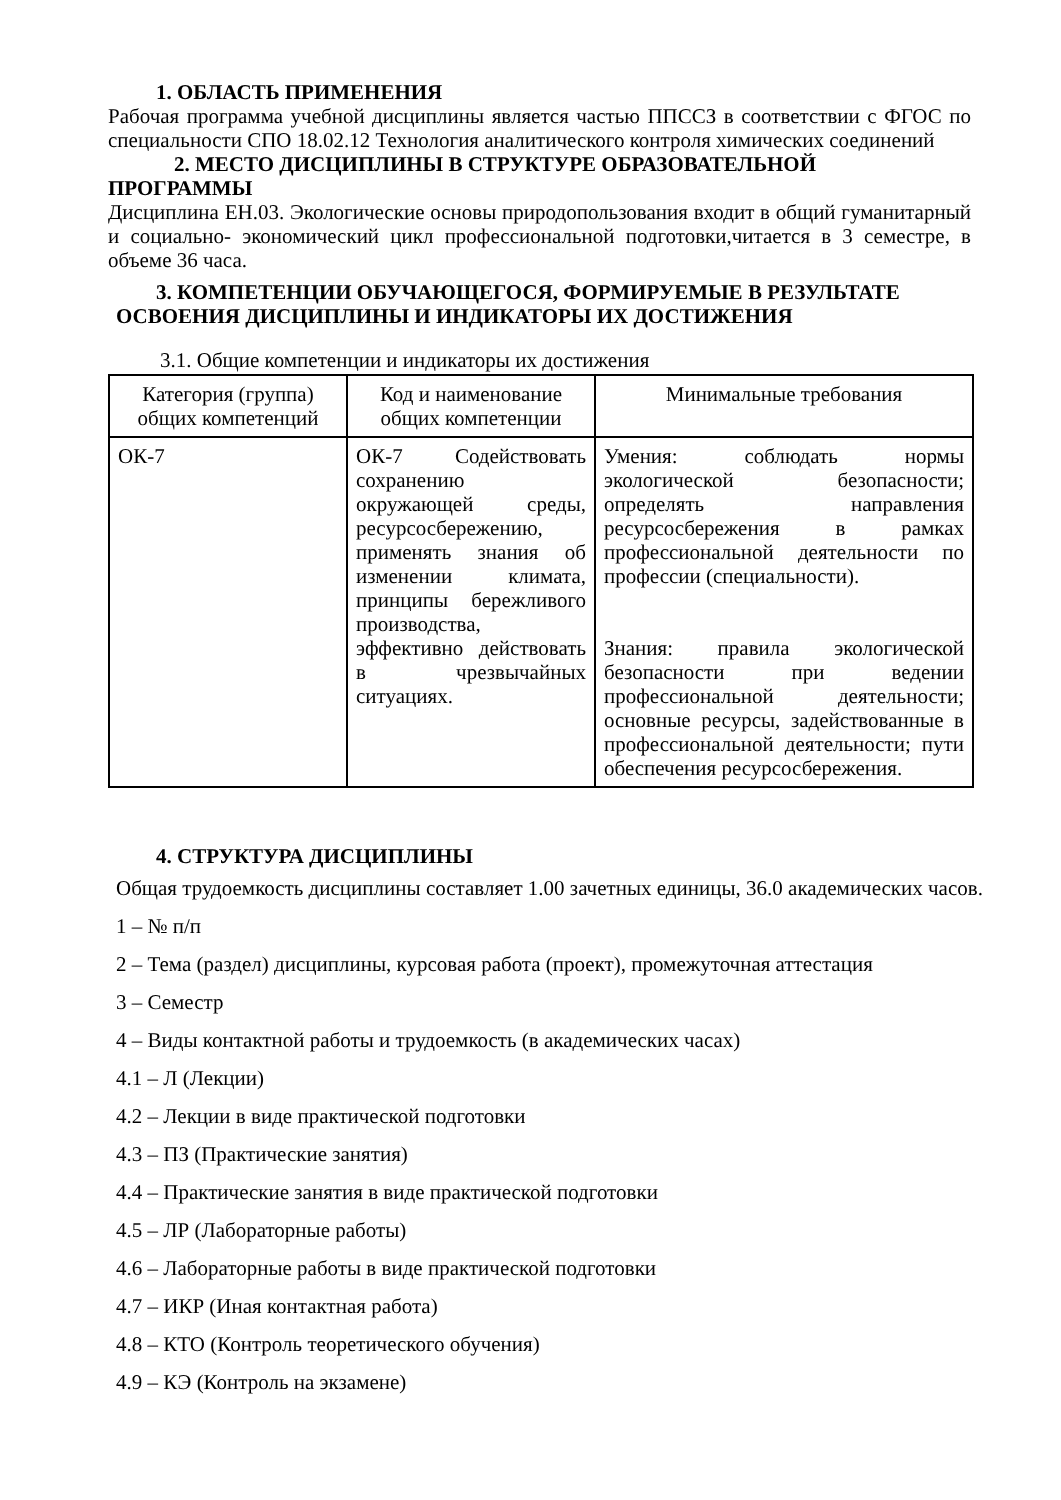1. ОБЛАСТЬ ПРИМЕНЕНИЯ
Рабочая программа учебной дисциплины является частью ППССЗ в соответствии с ФГОС по специальности СПО 18.02.12 Технология аналитического контроля химических соединений
2. МЕСТО ДИСЦИПЛИНЫ В СТРУКТУРЕ ОБРАЗОВАТЕЛЬНОЙ
ПРОГРАММЫ
Дисциплина ЕН.03. Экологические основы природопользования входит в общий гуманитарный и социально- экономический цикл профессиональной подготовки,читается в 3 семестре, в объеме 36 часа.
3. КОМПЕТЕНЦИИ ОБУЧАЮЩЕГОСЯ, ФОРМИРУЕМЫЕ В РЕЗУЛЬТАТЕ
ОСВОЕНИЯ ДИСЦИПЛИНЫ И ИНДИКАТОРЫ ИХ ДОСТИЖЕНИЯ
3.1. Общие компетенции и индикаторы их достижения
| Категория (группа) общих компетенций | Код и наименование общих компетенции | Минимальные требования |
| --- | --- | --- |
| ОК-7 | ОК-7 Содействовать сохранению окружающей среды, ресурсосбережению, применять знания об изменении климата, принципы бережливого производства, эффективно действовать в чрезвычайных ситуациях. | Умения: соблюдать нормы экологической безопасности; определять направления ресурсосбережения в рамках профессиональной деятельности по профессии (специальности). Знания: правила экологической безопасности при ведении профессиональной деятельности; основные ресурсы, задействованные в профессиональной деятельности; пути обеспечения ресурсосбережения. |
4. СТРУКТУРА ДИСЦИПЛИНЫ
Общая трудоемкость дисциплины составляет 1.00 зачетных единицы, 36.0 академических часов.
1 – № п/п
2 – Тема (раздел) дисциплины, курсовая работа (проект), промежуточная аттестация
3 – Семестр
4 – Виды контактной работы и трудоемкость (в академических часах)
4.1 – Л (Лекции)
4.2 – Лекции в виде практической подготовки
4.3 – ПЗ (Практические занятия)
4.4 – Практические занятия в виде практической подготовки
4.5 – ЛР (Лабораторные работы)
4.6 – Лабораторные работы в виде практической подготовки
4.7 – ИКР (Иная контактная работа)
4.8 – КТО (Контроль теоретического обучения)
4.9 – КЭ (Контроль на экзамене)